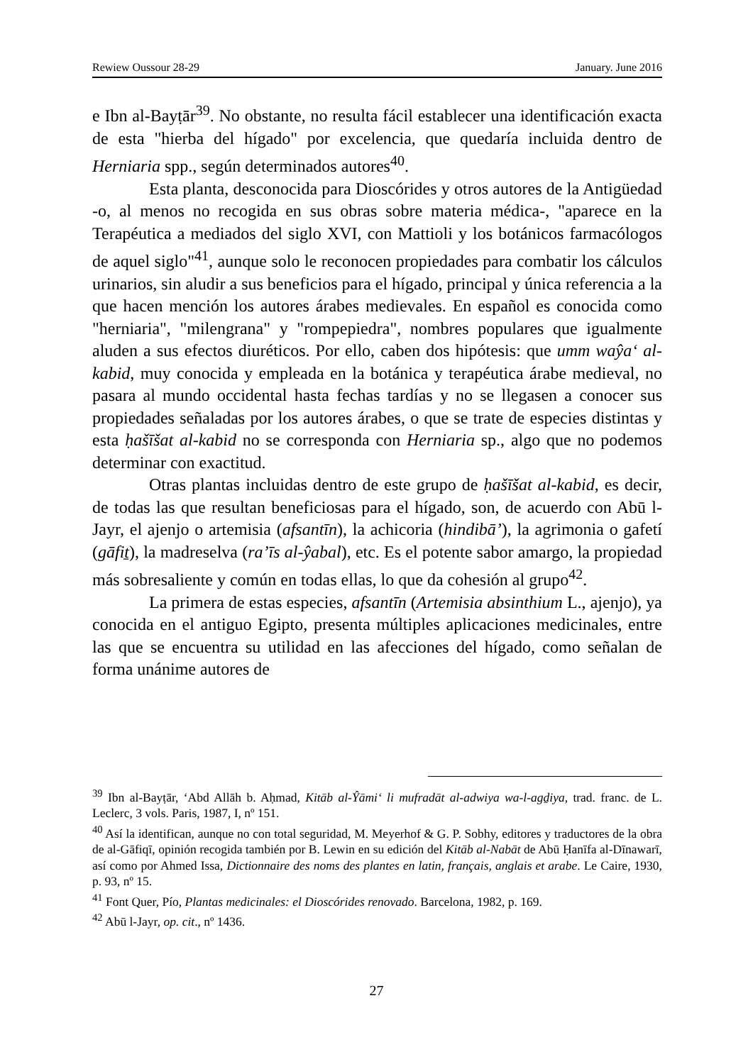Rewiew Oussour 28-29 January. June 2016
e Ibn al-Bayṭār<sup>39</sup>. No obstante, no resulta fácil establecer una identificación exacta de esta "hierba del hígado" por excelencia, que quedaría incluida dentro de Herniaria spp., según determinados autores<sup>40</sup>.
Esta planta, desconocida para Dioscórides y otros autores de la Antigüedad -o, al menos no recogida en sus obras sobre materia médica-, "aparece en la Terapéutica a mediados del siglo XVI, con Mattioli y los botánicos farmacólogos de aquel siglo"<sup>41</sup>, aunque solo le reconocen propiedades para combatir los cálculos urinarios, sin aludir a sus beneficios para el hígado, principal y única referencia a la que hacen mención los autores árabes medievales. En español es conocida como "herniaria", "milengrana" y "rompepiedra", nombres populares que igualmente aluden a sus efectos diuréticos. Por ello, caben dos hipótesis: que umm waŷa‘ al-kabid, muy conocida y empleada en la botánica y terapéutica árabe medieval, no pasara al mundo occidental hasta fechas tardías y no se llegasen a conocer sus propiedades señaladas por los autores árabes, o que se trate de especies distintas y esta ḥašīšat al-kabid no se corresponda con Herniaria sp., algo que no podemos determinar con exactitud.
Otras plantas incluidas dentro de este grupo de ḥašīšat al-kabid, es decir, de todas las que resultan beneficiosas para el hígado, son, de acuerdo con Abū l-Jayr, el ajenjo o artemisia (afsantīn), la achicoria (hindibā’), la agrimonia o gafetí (gāfiṯ), la madreselva (ra’īs al-ŷabal), etc. Es el potente sabor amargo, la propiedad más sobresaliente y común en todas ellas, lo que da cohesión al grupo<sup>42</sup>.
La primera de estas especies, afsantīn (Artemisia absinthium L., ajenjo), ya conocida en el antiguo Egipto, presenta múltiples aplicaciones medicinales, entre las que se encuentra su utilidad en las afecciones del hígado, como señalan de forma unánime autores de
<sup>39</sup> Ibn al-Bayṭār, ‘Abd Allāh b. Aḥmad, Kitāb al-Ŷāmi‘ li mufradāt al-adwiya wa-l-agḏiya, trad. franc. de L. Leclerc, 3 vols. Paris, 1987, I, nº 151.
<sup>40</sup> Así la identifican, aunque no con total seguridad, M. Meyerhof & G. P. Sobhy, editores y traductores de la obra de al-Gāfiqī, opinión recogida también por B. Lewin en su edición del Kitāb al-Nabāt de Abū Ḥanīfa al-Dīnawarī, así como por Ahmed Issa, Dictionnaire des noms des plantes en latin, français, anglais et arabe. Le Caire, 1930, p. 93, nº 15.
<sup>41</sup> Font Quer, Pío, Plantas medicinales: el Dioscórides renovado. Barcelona, 1982, p. 169.
<sup>42</sup> Abū l-Jayr, op. cit., nº 1436.
27